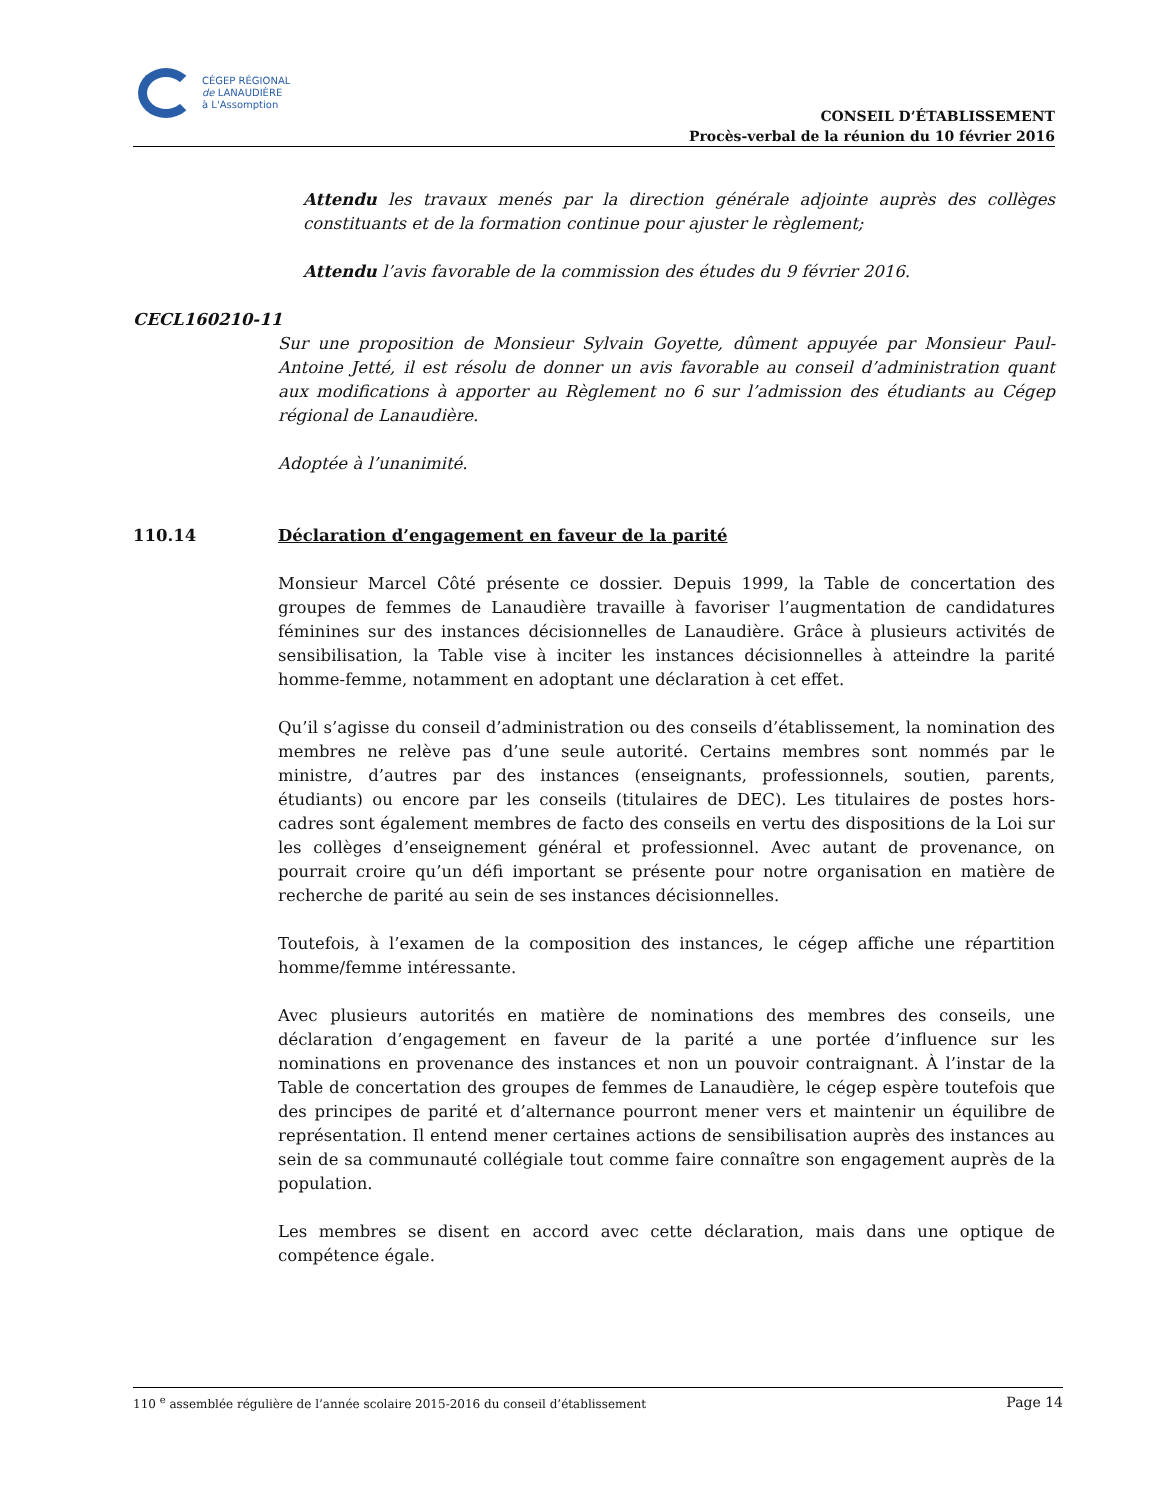CÉGEP RÉGIONAL
de LANAUDIÈRE
à L'Assomption
CONSEIL D’ÉTABLISSEMENT
Procès-verbal de la réunion du 10 février 2016
Attendu les travaux menés par la direction générale adjointe auprès des collèges constituants et de la formation continue pour ajuster le règlement;
Attendu l’avis favorable de la commission des études du 9 février 2016.
CECL160210-11
Sur une proposition de Monsieur Sylvain Goyette, dûment appuyée par Monsieur Paul-Antoine Jetté, il est résolu de donner un avis favorable au conseil d’administration quant aux modifications à apporter au Règlement no 6 sur l’admission des étudiants au Cégep régional de Lanaudière.
Adoptée à l’unanimité.
110.14 Déclaration d’engagement en faveur de la parité
Monsieur Marcel Côté présente ce dossier. Depuis 1999, la Table de concertation des groupes de femmes de Lanaudière travaille à favoriser l’augmentation de candidatures féminines sur des instances décisionnelles de Lanaudière. Grâce à plusieurs activités de sensibilisation, la Table vise à inciter les instances décisionnelles à atteindre la parité homme-femme, notamment en adoptant une déclaration à cet effet.
Qu’il s’agisse du conseil d’administration ou des conseils d’établissement, la nomination des membres ne relève pas d’une seule autorité. Certains membres sont nommés par le ministre, d’autres par des instances (enseignants, professionnels, soutien, parents, étudiants) ou encore par les conseils (titulaires de DEC). Les titulaires de postes hors-cadres sont également membres de facto des conseils en vertu des dispositions de la Loi sur les collèges d’enseignement général et professionnel. Avec autant de provenance, on pourrait croire qu’un défi important se présente pour notre organisation en matière de recherche de parité au sein de ses instances décisionnelles.
Toutefois, à l’examen de la composition des instances, le cégep affiche une répartition homme/femme intéressante.
Avec plusieurs autorités en matière de nominations des membres des conseils, une déclaration d’engagement en faveur de la parité a une portée d’influence sur les nominations en provenance des instances et non un pouvoir contraignant. À l’instar de la Table de concertation des groupes de femmes de Lanaudière, le cégep espère toutefois que des principes de parité et d’alternance pourront mener vers et maintenir un équilibre de représentation. Il entend mener certaines actions de sensibilisation auprès des instances au sein de sa communauté collégiale tout comme faire connaître son engagement auprès de la population.
Les membres se disent en accord avec cette déclaration, mais dans une optique de compétence égale.
110 <sup>e</sup> assemblée régulière de l’année scolaire 2015-2016 du conseil d’établissement Page 14